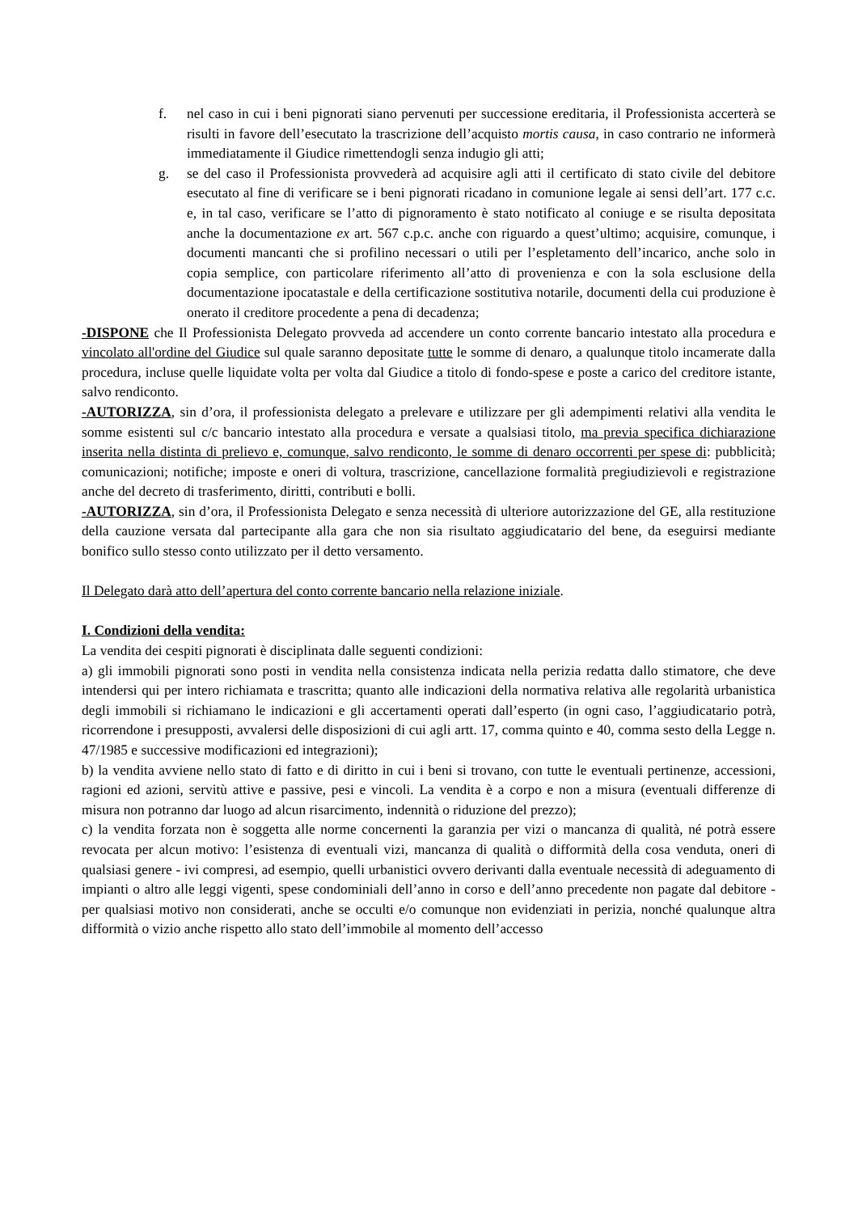f. nel caso in cui i beni pignorati siano pervenuti per successione ereditaria, il Professionista accerterà se risulti in favore dell’esecutato la trascrizione dell’acquisto mortis causa, in caso contrario ne informerà immediatamente il Giudice rimettendogli senza indugio gli atti;
g. se del caso il Professionista provvederà ad acquisire agli atti il certificato di stato civile del debitore esecutato al fine di verificare se i beni pignorati ricadano in comunione legale ai sensi dell’art. 177 c.c. e, in tal caso, verificare se l’atto di pignoramento è stato notificato al coniuge e se risulta depositata anche la documentazione ex art. 567 c.p.c. anche con riguardo a quest’ultimo; acquisire, comunque, i documenti mancanti che si profilino necessari o utili per l’espletamento dell’incarico, anche solo in copia semplice, con particolare riferimento all’atto di provenienza e con la sola esclusione della documentazione ipocatastale e della certificazione sostitutiva notarile, documenti della cui produzione è onerato il creditore procedente a pena di decadenza;
-DISPONE che Il Professionista Delegato provveda ad accendere un conto corrente bancario intestato alla procedura e vincolato all'ordine del Giudice sul quale saranno depositate tutte le somme di denaro, a qualunque titolo incamerate dalla procedura, incluse quelle liquidate volta per volta dal Giudice a titolo di fondo-spese e poste a carico del creditore istante, salvo rendiconto.
-AUTORIZZA, sin d’ora, il professionista delegato a prelevare e utilizzare per gli adempimenti relativi alla vendita le somme esistenti sul c/c bancario intestato alla procedura e versate a qualsiasi titolo, ma previa specifica dichiarazione inserita nella distinta di prelievo e, comunque, salvo rendiconto, le somme di denaro occorrenti per spese di: pubblicità; comunicazioni; notifiche; imposte e oneri di voltura, trascrizione, cancellazione formalità pregiudizievoli e registrazione anche del decreto di trasferimento, diritti, contributi e bolli.
-AUTORIZZA, sin d’ora, il Professionista Delegato e senza necessità di ulteriore autorizzazione del GE, alla restituzione della cauzione versata dal partecipante alla gara che non sia risultato aggiudicatario del bene, da eseguirsi mediante bonifico sullo stesso conto utilizzato per il detto versamento.
Il Delegato darà atto dell’apertura del conto corrente bancario nella relazione iniziale.
I. Condizioni della vendita:
La vendita dei cespiti pignorati è disciplinata dalle seguenti condizioni:
a) gli immobili pignorati sono posti in vendita nella consistenza indicata nella perizia redatta dallo stimatore, che deve intendersi qui per intero richiamata e trascritta; quanto alle indicazioni della normativa relativa alle regolarità urbanistica degli immobili si richiamano le indicazioni e gli accertamenti operati dall’esperto (in ogni caso, l’aggiudicatario potrà, ricorrendone i presupposti, avvalersi delle disposizioni di cui agli artt. 17, comma quinto e 40, comma sesto della Legge n. 47/1985 e successive modificazioni ed integrazioni);
b) la vendita avviene nello stato di fatto e di diritto in cui i beni si trovano, con tutte le eventuali pertinenze, accessioni, ragioni ed azioni, servitù attive e passive, pesi e vincoli. La vendita è a corpo e non a misura (eventuali differenze di misura non potranno dar luogo ad alcun risarcimento, indennità o riduzione del prezzo);
c) la vendita forzata non è soggetta alle norme concernenti la garanzia per vizi o mancanza di qualità, né potrà essere revocata per alcun motivo: l’esistenza di eventuali vizi, mancanza di qualità o difformità della cosa venduta, oneri di qualsiasi genere - ivi compresi, ad esempio, quelli urbanistici ovvero derivanti dalla eventuale necessità di adeguamento di impianti o altro alle leggi vigenti, spese condominiali dell’anno in corso e dell’anno precedente non pagate dal debitore - per qualsiasi motivo non considerati, anche se occulti e/o comunque non evidenziati in perizia, nonché qualunque altra difformità o vizio anche rispetto allo stato dell’immobile al momento dell’accesso